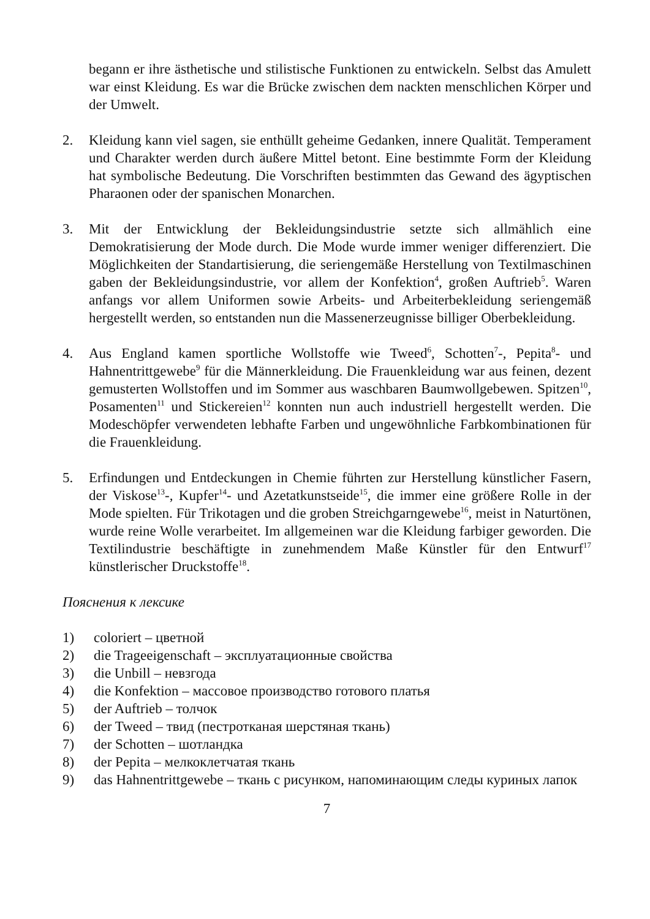begann er ihre ästhetische und stilistische Funktionen zu entwickeln. Selbst das Amulett war einst Kleidung. Es war die Brücke zwischen dem nackten menschlichen Körper und der Umwelt.
2. Kleidung kann viel sagen, sie enthüllt geheime Gedanken, innere Qualität. Temperament und Charakter werden durch äußere Mittel betont. Eine bestimmte Form der Kleidung hat symbolische Bedeutung. Die Vorschriften bestimmten das Gewand des ägyptischen Pharaonen oder der spanischen Monarchen.
3. Mit der Entwicklung der Bekleidungsindustrie setzte sich allmählich eine Demokratisierung der Mode durch. Die Mode wurde immer weniger differenziert. Die Möglichkeiten der Standartisierung, die seriengemäße Herstellung von Textilmaschinen gaben der Bekleidungsindustrie, vor allem der Konfektion<sup>4</sup>, großen Auftrieb<sup>5</sup>. Waren anfangs vor allem Uniformen sowie Arbeits- und Arbeiterbekleidung seriengemäß hergestellt werden, so entstanden nun die Massenerzeugnisse billiger Oberbekleidung.
4. Aus England kamen sportliche Wollstoffe wie Tweed<sup>6</sup>, Schotten<sup>7</sup>-, Pepita<sup>8</sup>- und Hahnentrittgewebe<sup>9</sup> für die Männerkleidung. Die Frauenkleidung war aus feinen, dezent gemusterten Wollstoffen und im Sommer aus waschbaren Baumwollgebewen. Spitzen<sup>10</sup>, Posamenten<sup>11</sup> und Stickereien<sup>12</sup> konnten nun auch industriell hergestellt werden. Die Modeschöpfer verwendeten lebhafte Farben und ungewöhnliche Farbkombinationen für die Frauenkleidung.
5. Erfindungen und Entdeckungen in Chemie führten zur Herstellung künstlicher Fasern, der Viskose<sup>13</sup>-, Kupfer<sup>14</sup>- und Azetatkunstseide<sup>15</sup>, die immer eine größere Rolle in der Mode spielten. Für Trikotagen und die groben Streichgarngewebe<sup>16</sup>, meist in Naturtönen, wurde reine Wolle verarbeitet. Im allgemeinen war die Kleidung farbiger geworden. Die Textilindustrie beschäftigte in zunehmendem Maße Künstler für den Entwurf<sup>17</sup> künstlerischer Druckstoffe<sup>18</sup>.
Пояснения к лексике
1) coloriert – цветной
2) die Trageeigenschaft – эксплуатационные свойства
3) die Unbill – невзгода
4) die Konfektion – массовое производство готового платья
5) der Auftrieb – толчок
6) der Tweed – твид (пестротканая шерстяная ткань)
7) der Schotten – шотландка
8) der Pepita – мелкоклетчатая ткань
9) das Hahnentrittgewebe – ткань с рисунком, напоминающим следы куриных лапок
7